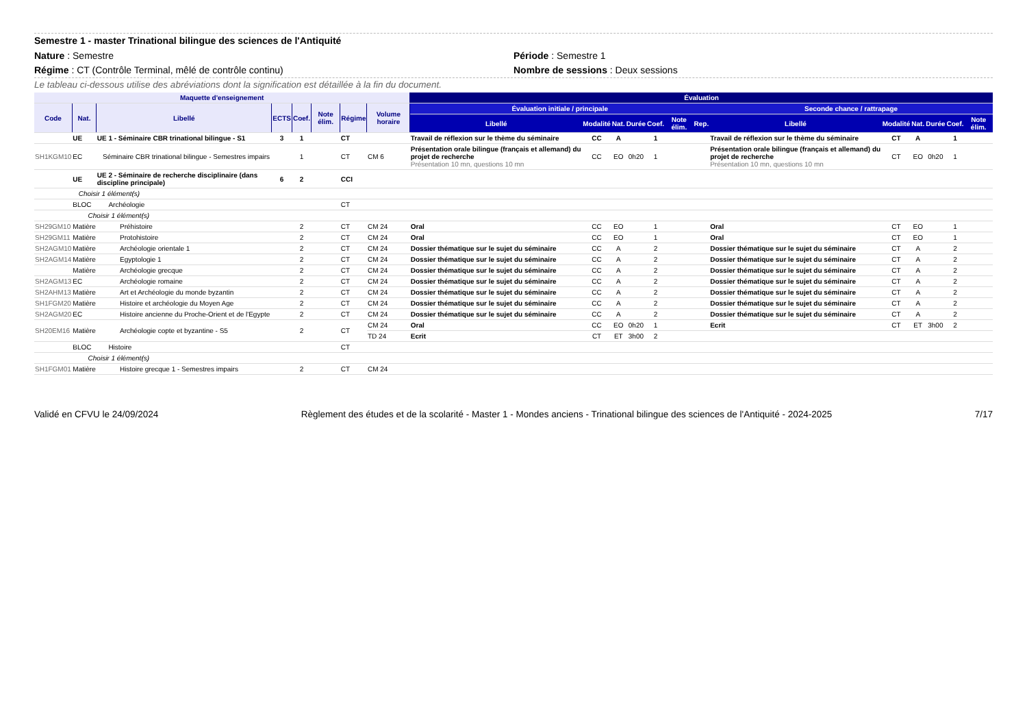Semestre 1 - master Trinational bilingue des sciences de l'Antiquité
Nature : Semestre Période : Semestre 1
Régime : CT (Contrôle Terminal, mêlé de contrôle continu) Nombre de sessions : Deux sessions
Le tableau ci-dessous utilise des abréviations dont la signification est détaillée à la fin du document.
| Maquette d'enseignement | | | | | | | | Évaluation | | | | | | | | | | | | |
| --- | --- | --- | --- | --- | --- | --- | --- | --- | --- | --- | --- | --- | --- | --- | --- | --- | --- | --- | --- | --- |
| Code | Nat. | Libellé | ECTS | Coef. | Note élim. | Régime | Volume horaire | Évaluation initiale / principale | | | | | | | Seconde chance / rattrapage | | | | | |
| | | | | | | | | Libellé | Modalité | Nat. | Durée | Coef. | Note élim. | Rep. | Libellé | Modalité | Nat. | Durée | Coef. | Note élim. |
| | UE | UE 1 - Séminaire CBR trinational bilingue - S1 | 3 | 1 | | CT | | Travail de réflexion sur le thème du séminaire | CC | A | | 1 | | | Travail de réflexion sur le thème du séminaire | CT | A | | 1 | |
| SH1KGM10 | EC | Séminaire CBR trinational bilingue - Semestres impairs | | 1 | | CT | CM 6 | Présentation orale bilingue (français et allemand) du projet de recherche Présentation 10 mn, questions 10 mn | CC | EO | 0h20 | 1 | | | Présentation orale bilingue (français et allemand) du projet de recherche Présentation 10 mn, questions 10 mn | CT | EO | 0h20 | 1 | |
| | UE | UE 2 - Séminaire de recherche disciplinaire (dans discipline principale) | 6 | 2 | | CCI | | | | | | | | | | | | | | |
| | Choisir 1 élément(s) | | | | | | | | | | | | | | | | | | | |
| | BLOC | Archéologie | | | | CT | | | | | | | | | | | | | | |
| | Choisir 1 élément(s) | | | | | | | | | | | | | | | | | | | |
| SH29GM10 | Matière | Préhistoire | | 2 | | CT | CM 24 | Oral | CC | EO | | 1 | | | Oral | CT | EO | | 1 | |
| SH29GM11 | Matière | Protohistoire | | 2 | | CT | CM 24 | Oral | CC | EO | | 1 | | | Oral | CT | EO | | 1 | |
| SH2AGM10 | Matière | Archéologie orientale 1 | | 2 | | CT | CM 24 | Dossier thématique sur le sujet du séminaire | CC | A | | 2 | | | Dossier thématique sur le sujet du séminaire | CT | A | | 2 | |
| SH2AGM14 | Matière | Egyptologie 1 | | 2 | | CT | CM 24 | Dossier thématique sur le sujet du séminaire | CC | A | | 2 | | | Dossier thématique sur le sujet du séminaire | CT | A | | 2 | |
| | Matière | Archéologie grecque | | 2 | | CT | CM 24 | Dossier thématique sur le sujet du séminaire | CC | A | | 2 | | | Dossier thématique sur le sujet du séminaire | CT | A | | 2 | |
| SH2AGM13 | EC | Archéologie romaine | | 2 | | CT | CM 24 | Dossier thématique sur le sujet du séminaire | CC | A | | 2 | | | Dossier thématique sur le sujet du séminaire | CT | A | | 2 | |
| SH2AHM13 | Matière | Art et Archéologie du monde byzantin | | 2 | | CT | CM 24 | Dossier thématique sur le sujet du séminaire | CC | A | | 2 | | | Dossier thématique sur le sujet du séminaire | CT | A | | 2 | |
| SH1FGM20 | Matière | Histoire et archéologie du Moyen Age | | 2 | | CT | CM 24 | Dossier thématique sur le sujet du séminaire | CC | A | | 2 | | | Dossier thématique sur le sujet du séminaire | CT | A | | 2 | |
| SH2AGM20 | EC | Histoire ancienne du Proche-Orient et de l'Egypte | | 2 | | CT | CM 24 | Dossier thématique sur le sujet du séminaire | CC | A | | 2 | | | Dossier thématique sur le sujet du séminaire | CT | A | | 2 | |
| SH20EM16 | Matière | Archéologie copte et byzantine - S5 | | 2 | | CT | CM 24 | Oral | CC | EO | 0h20 | 1 | | | Ecrit | CT | ET | 3h00 | 2 | |
| | | | | | | | TD 24 | Ecrit | CT | ET | 3h00 | 2 | | | | | | | | |
| | BLOC | Histoire | | | | CT | | | | | | | | | | | | | | |
| | Choisir 1 élément(s) | | | | | | | | | | | | | | | | | | | |
| SH1FGM01 | Matière | Histoire grecque 1 - Semestres impairs | | 2 | | CT | CM 24 | | | | | | | | | | | | | |
Validé en CFVU le 24/09/2024 Règlement des études et de la scolarité - Master 1 - Mondes anciens - Trinational bilingue des sciences de l'Antiquité - 2024-2025 7/17